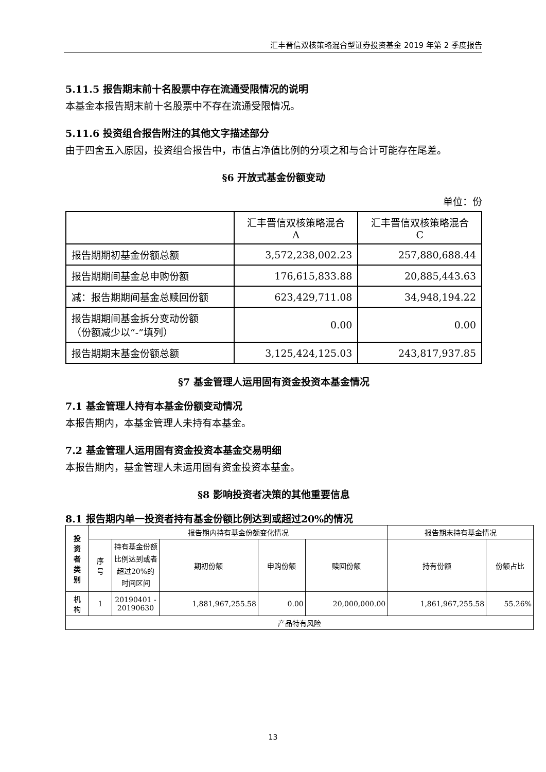汇丰晋信双核策略混合型证券投资基金 2019 年第 2 季度报告
5.11.5 报告期末前十名股票中存在流通受限情况的说明
本基金本报告期末前十名股票中不存在流通受限情况。
5.11.6 投资组合报告附注的其他文字描述部分
由于四舍五入原因，投资组合报告中，市值占净值比例的分项之和与合计可能存在尾差。
§6 开放式基金份额变动
单位：份
| | 汇丰晋信双核策略混合 A | 汇丰晋信双核策略混合 C |
| 报告期期初基金份额总额 | 3,572,238,002.23 | 257,880,688.44 |
| 报告期期间基金总申购份额 | 176,615,833.88 | 20,885,443.63 |
| 减：报告期期间基金总赎回份额 | 623,429,711.08 | 34,948,194.22 |
| 报告期期间基金拆分变动份额 （份额减少以“-”填列） | 0.00 | 0.00 |
| 报告期期末基金份额总额 | 3,125,424,125.03 | 243,817,937.85 |
§7 基金管理人运用固有资金投资本基金情况
7.1 基金管理人持有本基金份额变动情况
本报告期内，本基金管理人未持有本基金。
7.2 基金管理人运用固有资金投资本基金交易明细
本报告期内，基金管理人未运用固有资金投资本基金。
§8 影响投资者决策的其他重要信息
8.1 报告期内单一投资者持有基金份额比例达到或超过20%的情况
| 投 资 者 类 别 | 报告期内持有基金份额变化情况 | | | | | 报告期末持有基金情况 | |
| | 序 号 | 持有基金份额比例达到或者超过20%的时间区间 | 期初份额 | 申购份额 | 赎回份额 | 持有份额 | 份额占比 |
| 机 构 | 1 | 20190401 - 20190630 | 1,881,967,255.58 | 0.00 | 20,000,000.00 | 1,861,967,255.58 | 55.26% |
| 产品特有风险 | | | | | | | |
13